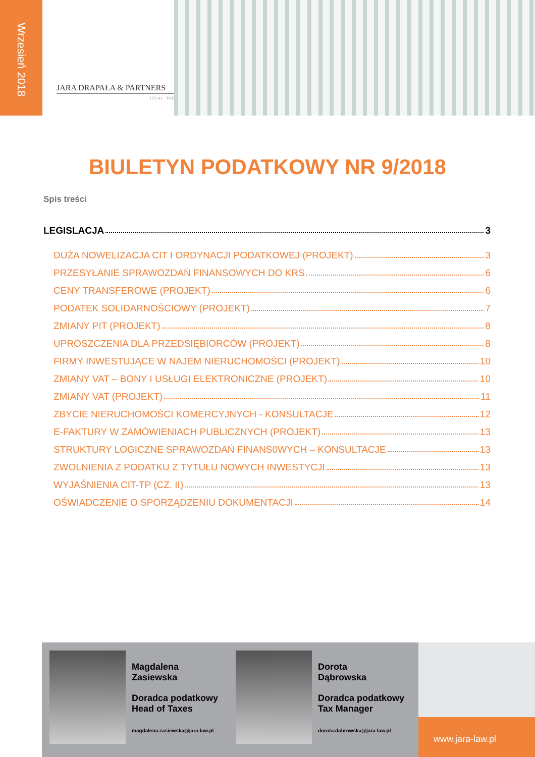Wrzesień 2018
JARA DRAPAŁA & PARTNERS
LEGAL · TAX
BIULETYN PODATKOWY NR 9/2018
Spis treści
LEGISLACJA 3
DUŻA NOWELIZACJA CIT I ORDYNACJI PODATKOWEJ (PROJEKT) 3
PRZESYŁANIE SPRAWOZDAŃ FINANSOWYCH DO KRS 6
CENY TRANSFEROWE (PROJEKT) 6
PODATEK SOLIDARNOŚCIOWY (PROJEKT) 7
ZMIANY PIT (PROJEKT) 8
UPROSZCZENIA DLA PRZEDSIĘBIORCÓW (PROJEKT) 8
FIRMY INWESTUJĄCE W NAJEM NIERUCHOMOŚCI (PROJEKT) 10
ZMIANY VAT – BONY I USŁUGI ELEKTRONICZNE (PROJEKT) 10
ZMIANY VAT (PROJEKT) 11
ZBYCIE NIERUCHOMOŚCI KOMERCYJNYCH - KONSULTACJE 12
E-FAKTURY W ZAMÓWIENIACH PUBLICZNYCH (PROJEKT) 13
STRUKTURY LOGICZNE SPRAWOZDAŃ FINANS0WYCH – KONSULTACJE 13
ZWOLNIENIA Z PODATKU Z TYTUŁU NOWYCH INWESTYCJI 13
WYJAŚNIENIA CIT-TP (CZ. II) 13
OŚWIADCZENIE O SPORZĄDZENIU DOKUMENTACJI 14
Magdalena
Zasiewska
Doradca podatkowy
Head of Taxes
magdalena.zasiewska@jara-law.pl
Dorota
Dąbrowska
Doradca podatkowy
Tax Manager
dorota.dabrowska@jara-law.pl
www.jara-law.pl